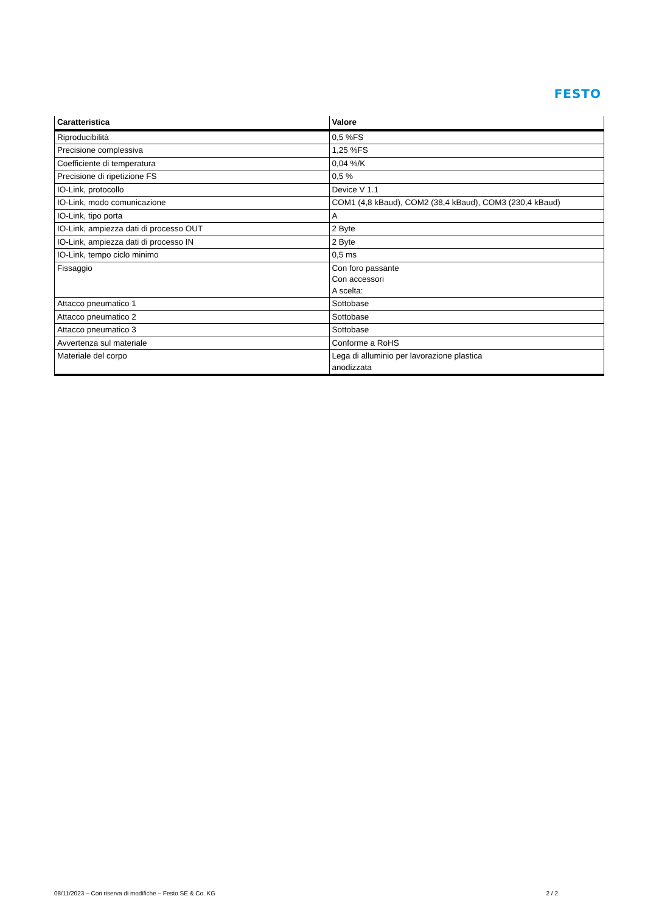FESTO
| Caratteristica | Valore |
| --- | --- |
| Riproducibilità | 0,5 %FS |
| Precisione complessiva | 1,25 %FS |
| Coefficiente di temperatura | 0,04 %/K |
| Precisione di ripetizione FS | 0,5 % |
| IO-Link, protocollo | Device V 1.1 |
| IO-Link, modo comunicazione | COM1 (4,8 kBaud), COM2 (38,4 kBaud), COM3 (230,4 kBaud) |
| IO-Link, tipo porta | A |
| IO-Link, ampiezza dati di processo OUT | 2 Byte |
| IO-Link, ampiezza dati di processo IN | 2 Byte |
| IO-Link, tempo ciclo minimo | 0,5 ms |
| Fissaggio | Con foro passante Con accessori A scelta: |
| Attacco pneumatico 1 | Sottobase |
| Attacco pneumatico 2 | Sottobase |
| Attacco pneumatico 3 | Sottobase |
| Avvertenza sul materiale | Conforme a RoHS |
| Materiale del corpo | Lega di alluminio per lavorazione plastica anodizzata |
08/11/2023 – Con riserva di modifiche – Festo SE & Co. KG 2 / 2